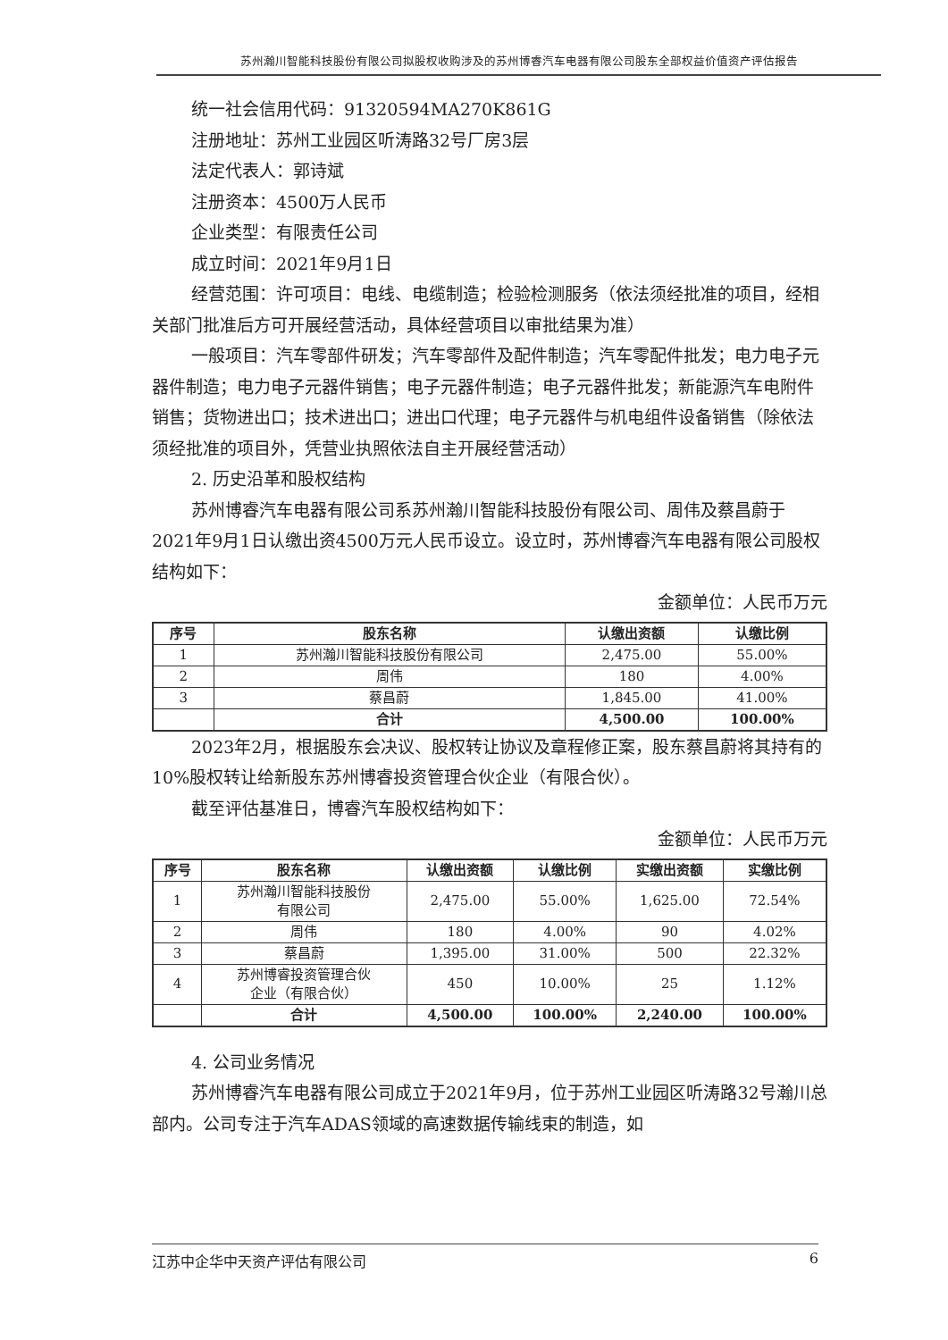苏州瀚川智能科技股份有限公司拟股权收购涉及的苏州博睿汽车电器有限公司股东全部权益价值资产评估报告
统一社会信用代码：91320594MA270K861G
注册地址：苏州工业园区听涛路32号厂房3层
法定代表人：郭诗斌
注册资本：4500万人民币
企业类型：有限责任公司
成立时间：2021年9月1日
经营范围：许可项目：电线、电缆制造；检验检测服务（依法须经批准的项目，经相关部门批准后方可开展经营活动，具体经营项目以审批结果为准）
一般项目：汽车零部件研发；汽车零部件及配件制造；汽车零配件批发；电力电子元器件制造；电力电子元器件销售；电子元器件制造；电子元器件批发；新能源汽车电附件销售；货物进出口；技术进出口；进出口代理；电子元器件与机电组件设备销售（除依法须经批准的项目外，凭营业执照依法自主开展经营活动）
2. 历史沿革和股权结构
苏州博睿汽车电器有限公司系苏州瀚川智能科技股份有限公司、周伟及蔡昌蔚于2021年9月1日认缴出资4500万元人民币设立。设立时，苏州博睿汽车电器有限公司股权结构如下：
金额单位：人民币万元
| 序号 | 股东名称 | 认缴出资额 | 认缴比例 |
| --- | --- | --- | --- |
| 1 | 苏州瀚川智能科技股份有限公司 | 2,475.00 | 55.00% |
| 2 | 周伟 | 180 | 4.00% |
| 3 | 蔡昌蔚 | 1,845.00 | 41.00% |
| | 合计 | 4,500.00 | 100.00% |
2023年2月，根据股东会决议、股权转让协议及章程修正案，股东蔡昌蔚将其持有的10%股权转让给新股东苏州博睿投资管理合伙企业（有限合伙）。
截至评估基准日，博睿汽车股权结构如下：
金额单位：人民币万元
| 序号 | 股东名称 | 认缴出资额 | 认缴比例 | 实缴出资额 | 实缴比例 |
| --- | --- | --- | --- | --- | --- |
| 1 | 苏州瀚川智能科技股份 有限公司 | 2,475.00 | 55.00% | 1,625.00 | 72.54% |
| 2 | 周伟 | 180 | 4.00% | 90 | 4.02% |
| 3 | 蔡昌蔚 | 1,395.00 | 31.00% | 500 | 22.32% |
| 4 | 苏州博睿投资管理合伙 企业（有限合伙） | 450 | 10.00% | 25 | 1.12% |
| | 合计 | 4,500.00 | 100.00% | 2,240.00 | 100.00% |
4. 公司业务情况
苏州博睿汽车电器有限公司成立于2021年9月，位于苏州工业园区听涛路32号瀚川总部内。公司专注于汽车ADAS领域的高速数据传输线束的制造，如
江苏中企华中天资产评估有限公司 6